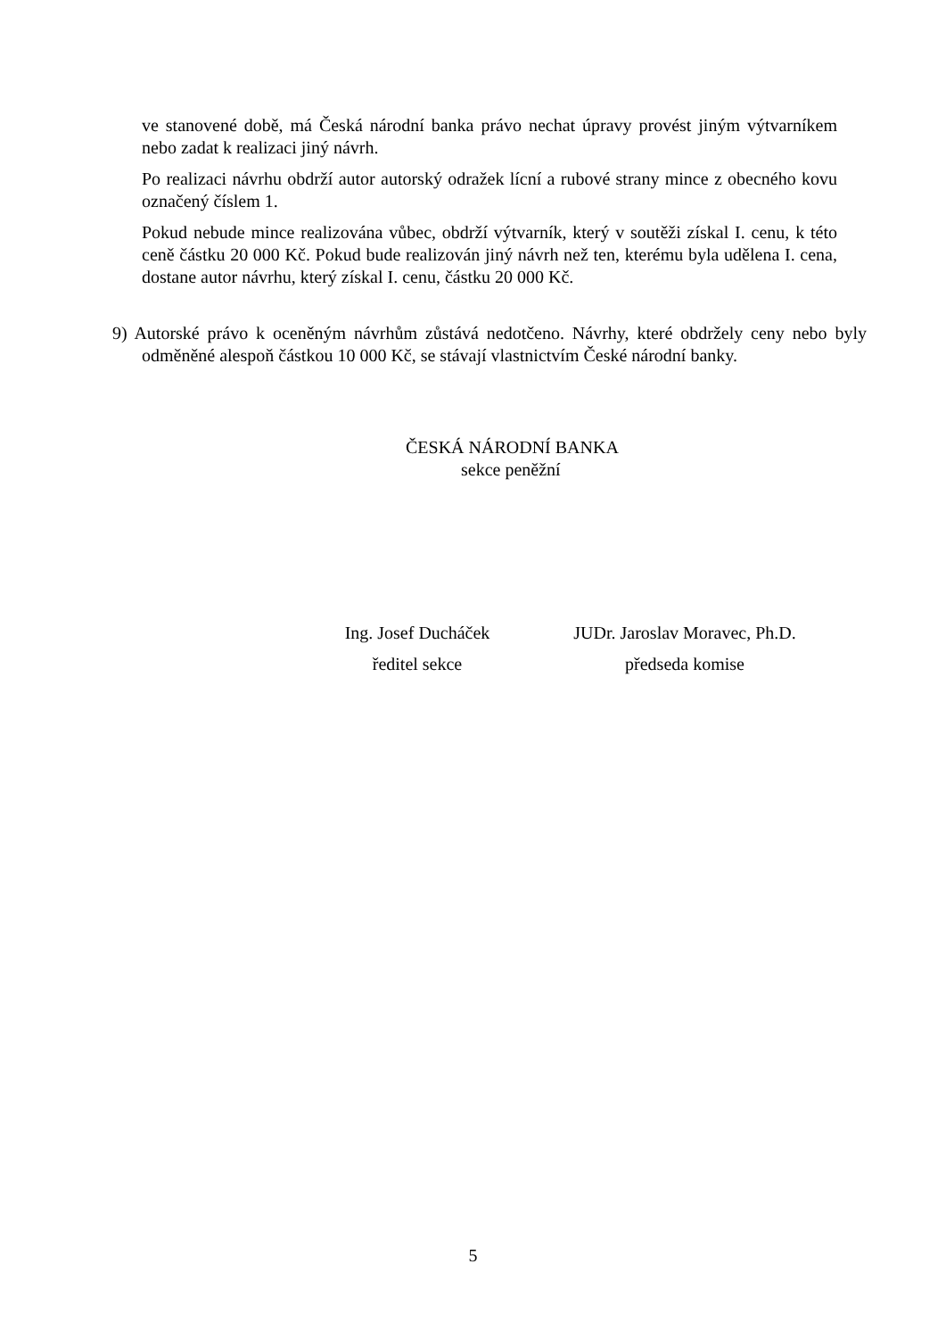ve stanovené době, má Česká národní banka právo nechat úpravy provést jiným výtvarníkem nebo zadat k realizaci jiný návrh.
Po realizaci návrhu obdrží autor autorský odražek lícní a rubové strany mince z obecného kovu označený číslem 1.
Pokud nebude mince realizována vůbec, obdrží výtvarník, který v soutěži získal I. cenu, k této ceně částku 20 000 Kč. Pokud bude realizován jiný návrh než ten, kterému byla udělena I. cena, dostane autor návrhu, který získal I. cenu, částku 20 000 Kč.
9) Autorské právo k oceněným návrhům zůstává nedotčeno. Návrhy, které obdržely ceny nebo byly odměněné alespoň částkou 10 000 Kč, se stávají vlastnictvím České národní banky.
ČESKÁ NÁRODNÍ BANKA
sekce peněžní
Ing. Josef Ducháček
ředitel sekce
JUDr. Jaroslav Moravec, Ph.D.
předseda komise
5